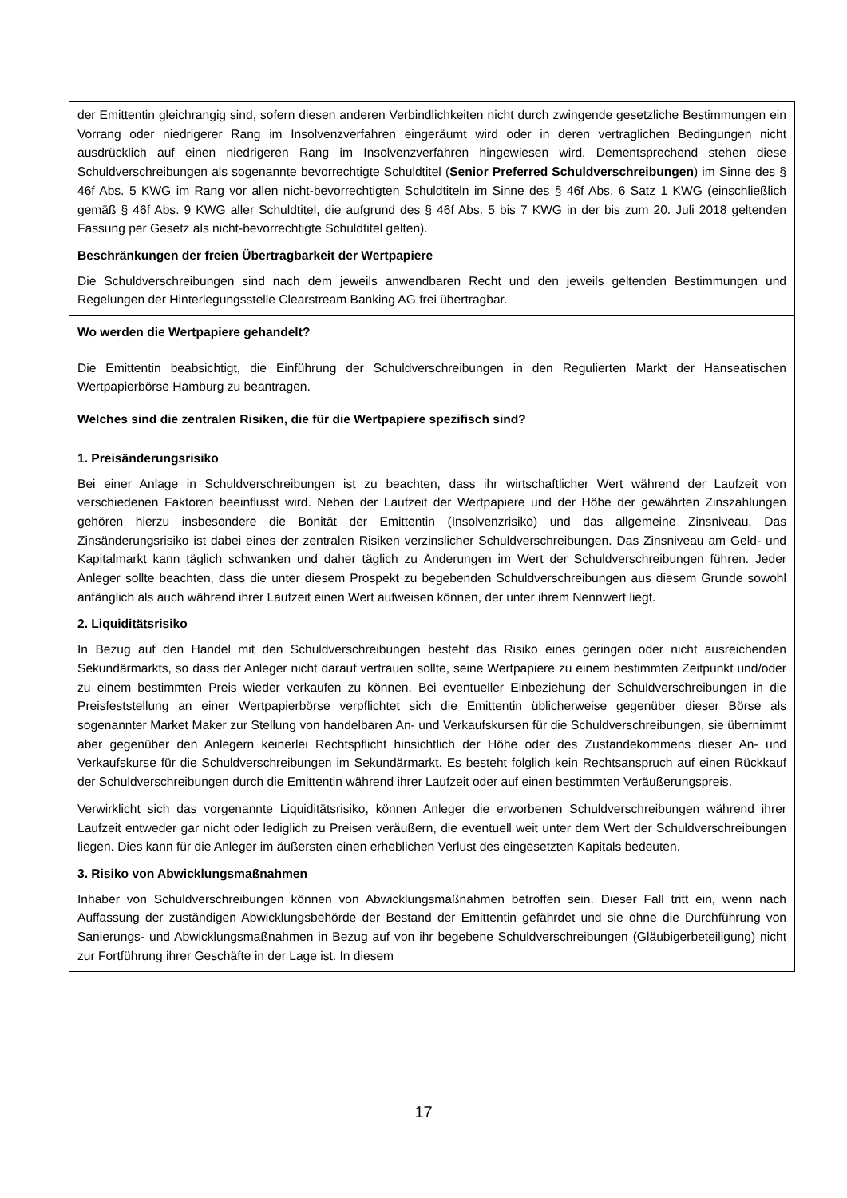| der Emittentin gleichrangig sind, sofern diesen anderen Verbindlichkeiten nicht durch zwingende gesetzliche Bestimmungen ein Vorrang oder niedrigerer Rang im Insolvenzverfahren eingeräumt wird oder in deren vertraglichen Bedingungen nicht ausdrücklich auf einen niedrigeren Rang im Insolvenzverfahren hingewiesen wird. Dementsprechend stehen diese Schuldverschreibungen als sogenannte bevorrechtigte Schuldtitel ( Senior Preferred Schuldverschreibungen ) im Sinne des § 46f Abs. 5 KWG im Rang vor allen nicht-bevorrechtigten Schuldtiteln im Sinne des § 46f Abs. 6 Satz 1 KWG (einschließlich gemäß § 46f Abs. 9 KWG aller Schuldtitel, die aufgrund des § 46f Abs. 5 bis 7 KWG in der bis zum 20. Juli 2018 geltenden Fassung per Gesetz als nicht-bevorrechtigte Schuldtitel gelten). Beschränkungen der freien Übertragbarkeit der Wertpapiere Die Schuldverschreibungen sind nach dem jeweils anwendbaren Recht und den jeweils geltenden Bestimmungen und Regelungen der Hinterlegungsstelle Clearstream Banking AG frei übertragbar. |
| Wo werden die Wertpapiere gehandelt? |
| Die Emittentin beabsichtigt, die Einführung der Schuldverschreibungen in den Regulierten Markt der Hanseatischen Wertpapierbörse Hamburg zu beantragen. |
| Welches sind die zentralen Risiken, die für die Wertpapiere spezifisch sind? |
| 1. Preisänderungsrisiko Bei einer Anlage in Schuldverschreibungen ist zu beachten, dass ihr wirtschaftlicher Wert während der Laufzeit von verschiedenen Faktoren beeinflusst wird. Neben der Laufzeit der Wertpapiere und der Höhe der gewährten Zinszahlungen gehören hierzu insbesondere die Bonität der Emittentin (Insolvenzrisiko) und das allgemeine Zinsniveau. Das Zinsänderungsrisiko ist dabei eines der zentralen Risiken verzinslicher Schuldverschreibungen. Das Zinsniveau am Geld- und Kapitalmarkt kann täglich schwanken und daher täglich zu Änderungen im Wert der Schuldverschreibungen führen. Jeder Anleger sollte beachten, dass die unter diesem Prospekt zu begebenden Schuldverschreibungen aus diesem Grunde sowohl anfänglich als auch während ihrer Laufzeit einen Wert aufweisen können, der unter ihrem Nennwert liegt. 2. Liquiditätsrisiko In Bezug auf den Handel mit den Schuldverschreibungen besteht das Risiko eines geringen oder nicht ausreichenden Sekundärmarkts, so dass der Anleger nicht darauf vertrauen sollte, seine Wertpapiere zu einem bestimmten Zeitpunkt und/oder zu einem bestimmten Preis wieder verkaufen zu können. Bei eventueller Einbeziehung der Schuldverschreibungen in die Preisfeststellung an einer Wertpapierbörse verpflichtet sich die Emittentin üblicherweise gegenüber dieser Börse als sogenannter Market Maker zur Stellung von handelbaren An- und Verkaufskursen für die Schuldverschreibungen, sie übernimmt aber gegenüber den Anlegern keinerlei Rechtspflicht hinsichtlich der Höhe oder des Zustandekommens dieser An- und Verkaufskurse für die Schuldverschreibungen im Sekundärmarkt. Es besteht folglich kein Rechtsanspruch auf einen Rückkauf der Schuldverschreibungen durch die Emittentin während ihrer Laufzeit oder auf einen bestimmten Veräußerungspreis. Verwirklicht sich das vorgenannte Liquiditätsrisiko, können Anleger die erworbenen Schuldverschreibungen während ihrer Laufzeit entweder gar nicht oder lediglich zu Preisen veräußern, die eventuell weit unter dem Wert der Schuldverschreibungen liegen. Dies kann für die Anleger im äußersten einen erheblichen Verlust des eingesetzten Kapitals bedeuten. 3. Risiko von Abwicklungsmaßnahmen Inhaber von Schuldverschreibungen können von Abwicklungsmaßnahmen betroffen sein. Dieser Fall tritt ein, wenn nach Auffassung der zuständigen Abwicklungsbehörde der Bestand der Emittentin gefährdet und sie ohne die Durchführung von Sanierungs- und Abwicklungsmaßnahmen in Bezug auf von ihr begebene Schuldverschreibungen (Gläubigerbeteiligung) nicht zur Fortführung ihrer Geschäfte in der Lage ist. In diesem |
17